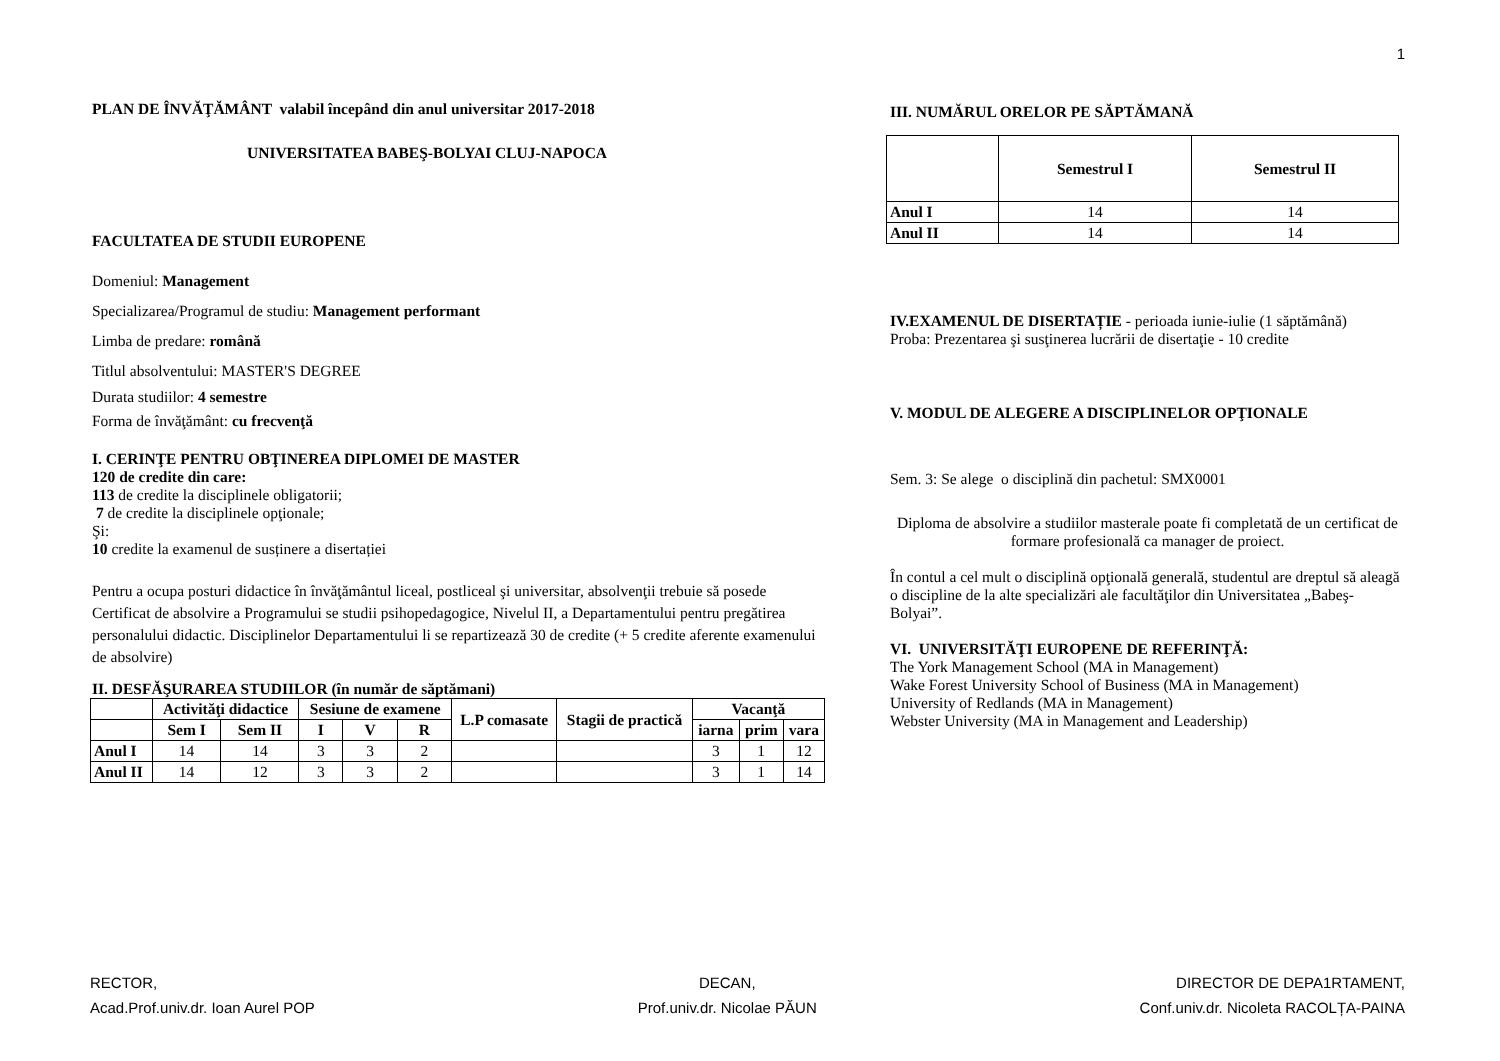1
PLAN DE ÎNVĂŢĂMÂNT valabil începând din anul universitar 2017-2018
UNIVERSITATEA BABEŞ-BOLYAI CLUJ-NAPOCA
FACULTATEA DE STUDII EUROPENE
Domeniul: Management
Specializarea/Programul de studiu: Management performant
Limba de predare: română
Titlul absolventului: MASTER'S DEGREE
Durata studiilor: 4 semestre
Forma de învăţământ: cu frecvenţă
I. CERINŢE PENTRU OBŢINEREA DIPLOMEI DE MASTER
120 de credite din care:
113 de credite la disciplinele obligatorii;
7 de credite la disciplinele opţionale;
Şi:
10 credite la examenul de susținere a disertației
Pentru a ocupa posturi didactice în învăţământul liceal, postliceal şi universitar, absolvenţii trebuie să posede Certificat de absolvire a Programului se studii psihopedagogice, Nivelul II, a Departamentului pentru pregătirea personalului didactic. Disciplinelor Departamentului li se repartizează 30 de credite (+ 5 credite aferente examenului de absolvire)
II. DESFĂŞURAREA STUDIILOR (în număr de săptămani)
| | Activităţi didactice | | Sesiune de examene | | | L.P comasate | Stagii de practică | Vacanţă | | |
| --- | --- | --- | --- | --- | --- | --- | --- | --- | --- | --- |
| | Sem I | Sem II | I | V | R | | | iarna | prim | vara |
| Anul I | 14 | 14 | 3 | 3 | 2 | | | 3 | 1 | 12 |
| Anul II | 14 | 12 | 3 | 3 | 2 | | | 3 | 1 | 14 |
III. NUMĂRUL ORELOR PE SĂPTĂMANĂ
| | Semestrul I | Semestrul II |
| --- | --- | --- |
| Anul I | 14 | 14 |
| Anul II | 14 | 14 |
IV.EXAMENUL DE DISERTAȚIE - perioada iunie-iulie (1 săptămână)
Proba: Prezentarea şi susţinerea lucrării de disertaţie - 10 credite
V. MODUL DE ALEGERE A DISCIPLINELOR OPŢIONALE
Sem. 3: Se alege o disciplină din pachetul: SMX0001
Diploma de absolvire a studiilor masterale poate fi completată de un certificat de formare profesională ca manager de proiect.
În contul a cel mult o disciplină opţională generală, studentul are dreptul să aleagă o discipline de la alte specializări ale facultăţilor din Universitatea „Babeş-Bolyai”.
VI. UNIVERSITĂŢI EUROPENE DE REFERINŢĂ:
The York Management School (MA in Management)
Wake Forest University School of Business (MA in Management)
University of Redlands (MA in Management)
Webster University (MA in Management and Leadership)
RECTOR,
Acad.Prof.univ.dr. Ioan Aurel POP
DECAN,
Prof.univ.dr. Nicolae PĂUN
DIRECTOR DE DEPA1RTAMENT,
Conf.univ.dr. Nicoleta RACOLȚA-PAINA